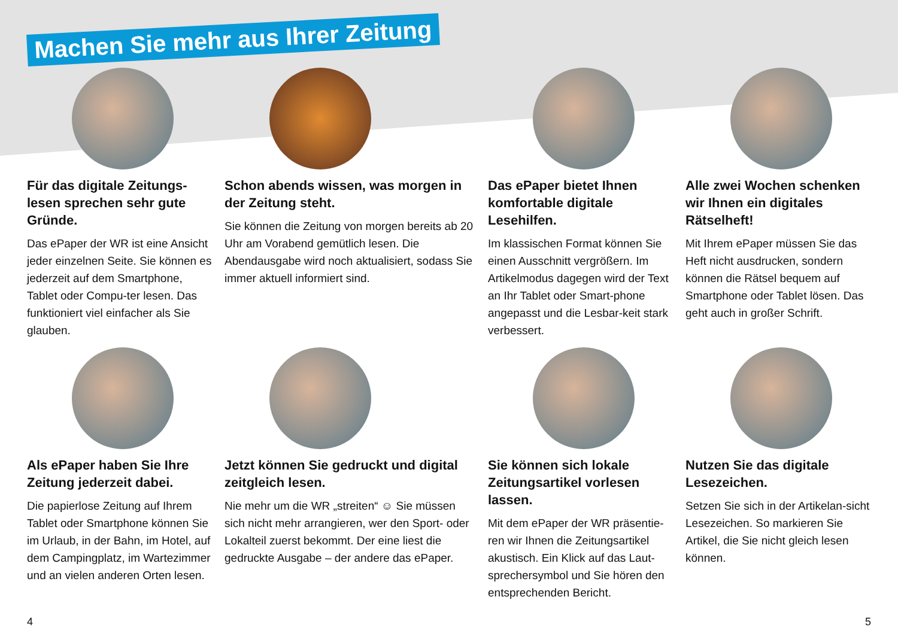Machen Sie mehr aus Ihrer Zeitung
Für das digitale Zeitungs-lesen sprechen sehr gute Gründe.
Das ePaper der WR ist eine Ansicht jeder einzelnen Seite. Sie können es jederzeit auf dem Smartphone, Tablet oder Compu-ter lesen. Das funktioniert viel einfacher als Sie glauben.
Schon abends wissen, was morgen in der Zeitung steht.
Sie können die Zeitung von morgen bereits ab 20 Uhr am Vorabend gemütlich lesen. Die Abendausgabe wird noch aktualisiert, sodass Sie immer aktuell informiert sind.
Das ePaper bietet Ihnen komfortable digitale Lesehilfen.
Im klassischen Format können Sie einen Ausschnitt vergrößern. Im Artikelmodus dagegen wird der Text an Ihr Tablet oder Smart-phone angepasst und die Lesbar-keit stark verbessert.
Alle zwei Wochen schenken wir Ihnen ein digitales Rätselheft!
Mit Ihrem ePaper müssen Sie das Heft nicht ausdrucken, sondern können die Rätsel bequem auf Smartphone oder Tablet lösen. Das geht auch in großer Schrift.
Als ePaper haben Sie Ihre Zeitung jederzeit dabei.
Die papierlose Zeitung auf Ihrem Tablet oder Smartphone können Sie im Urlaub, in der Bahn, im Hotel, auf dem Campingplatz, im Wartezimmer und an vielen anderen Orten lesen.
Jetzt können Sie gedruckt und digital zeitgleich lesen.
Nie mehr um die WR „streiten“ ☺ Sie müssen sich nicht mehr arrangieren, wer den Sport- oder Lokalteil zuerst bekommt. Der eine liest die gedruckte Ausgabe – der andere das ePaper.
Sie können sich lokale Zeitungsartikel vorlesen lassen.
Mit dem ePaper der WR präsentie-ren wir Ihnen die Zeitungsartikel akustisch. Ein Klick auf das Laut-sprechersymbol und Sie hören den entsprechenden Bericht.
Nutzen Sie das digitale Lesezeichen.
Setzen Sie sich in der Artikelan-sicht Lesezeichen. So markieren Sie Artikel, die Sie nicht gleich lesen können.
4 5